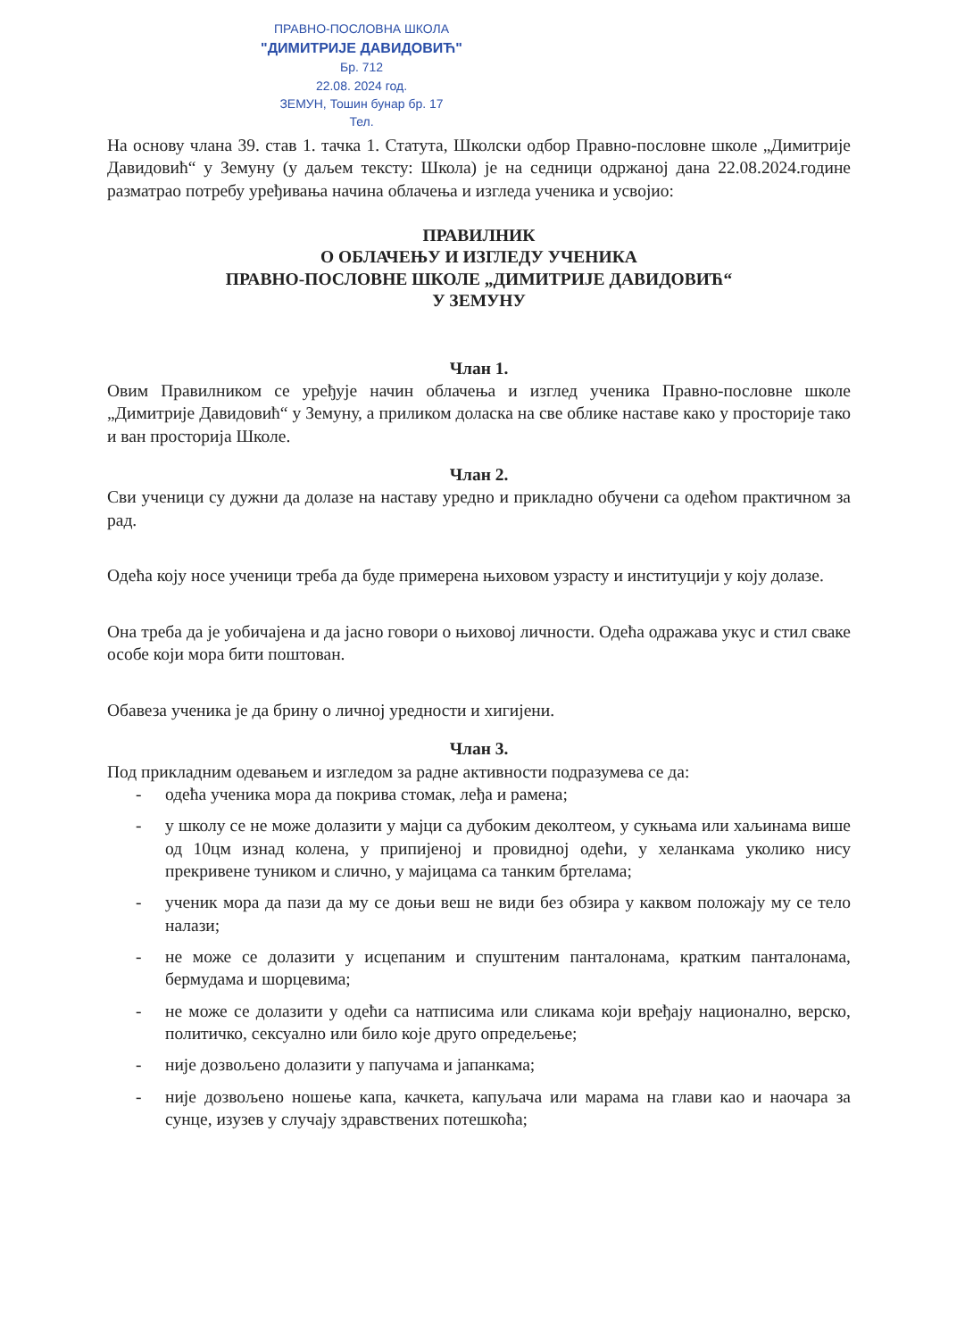ПРАВНО-ПОСЛОВНА ШКОЛА
"ДИМИТРИЈЕ ДАВИДОВИЋ"
Бр. 712
22.08. 2024 год.
ЗЕМУН, Тошин бунар бр. 17
Тел.
На основу члана 39. став 1. тачка 1. Статута, Школски одбор Правно-пословне школе „Димитрије Давидовић“ у Земуну (у даљем тексту: Школа) је на седници одржаној дана 22.08.2024.године разматрао потребу уређивања начина облачења и изгледа ученика и усвојио:
ПРАВИЛНИК
О ОБЛАЧЕЊУ И ИЗГЛЕДУ УЧЕНИКА
ПРАВНО-ПОСЛОВНЕ ШКОЛЕ „ДИМИТРИЈЕ ДАВИДОВИЋ“
У ЗЕМУНУ
Члан 1.
Овим Правилником се уређује начин облачења и изглед ученика Правно-пословне школе „Димитрије Давидовић“ у Земуну, а приликом доласка на све облике наставе како у просторије тако и ван просторија Школе.
Члан 2.
Сви ученици су дужни да долазе на наставу уредно и прикладно обучени са одећом практичном за рад.
Одећа коју носе ученици треба да буде примерена њиховом узрасту и институцији у коју долазе.
Она треба да је уобичајена и да јасно говори о њиховој личности. Одећа одражава укус и стил сваке особе који мора бити поштован.
Обавеза ученика је да брину о личној уредности и хигијени.
Члан 3.
Под прикладним одевањем и изгледом за радне активности подразумева се да:
- одећа ученика мора да покрива стомак, леђа и рамена;
- у школу се не може долазити у мајци са дубоким деколтеом, у сукњама или хаљинама више од 10цм изнад колена, у припијеној и провидној одећи, у хеланкама уколико нису прекривене туником и слично, у мајицама са танким бртелама;
- ученик мора да пази да му се доњи веш не види без обзира у каквом положају му се тело налази;
- не може се долазити у исцепаним и спуштеним панталонама, кратким панталонама, бермудама и шорцевима;
- не може се долазити у одећи са натписима или сликама који вређају национално, верско, политичко, сексуално или било које друго опредељење;
- није дозвољено долазити у папучама и јапанкама;
- није дозвољено ношење капа, качкета, капуљача или марама на глави као и наочара за сунце, изузев у случају здравствених потешкоћа;